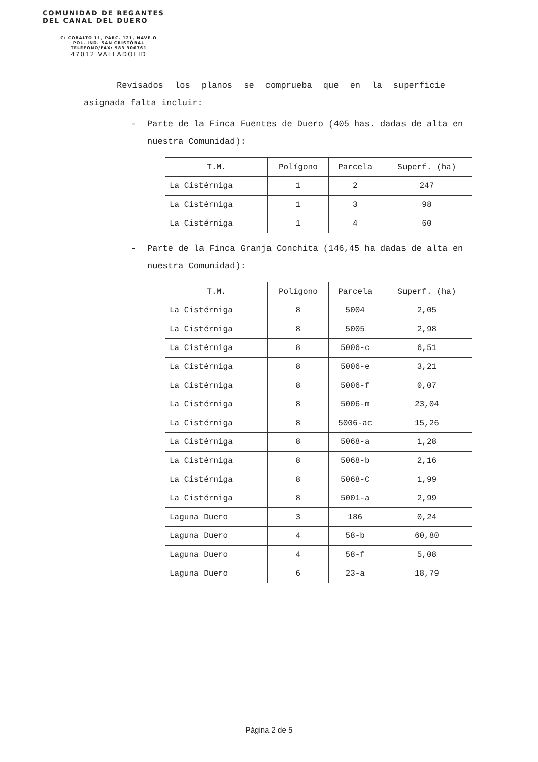COMUNIDAD DE REGANTES
DEL CANAL DEL DUERO
C/ COBALTO 11, PARC. 121, NAVE O
POL. IND. SAN CRISTÓBAL
TELÉFONO/FAX: 983 306761
47012 VALLADOLID
Revisados los planos se comprueba que en la superficie
asignada falta incluir:
- Parte de la Finca Fuentes de Duero (405 has. dadas de alta en nuestra Comunidad):
| T.M. | Polígono | Parcela | Superf. (ha) |
| --- | --- | --- | --- |
| La Cistérniga | 1 | 2 | 247 |
| La Cistérniga | 1 | 3 | 98 |
| La Cistérniga | 1 | 4 | 60 |
- Parte de la Finca Granja Conchita (146,45 ha dadas de alta en nuestra Comunidad):
| T.M. | Polígono | Parcela | Superf. (ha) |
| --- | --- | --- | --- |
| La Cistérniga | 8 | 5004 | 2,05 |
| La Cistérniga | 8 | 5005 | 2,98 |
| La Cistérniga | 8 | 5006-c | 6,51 |
| La Cistérniga | 8 | 5006-e | 3,21 |
| La Cistérniga | 8 | 5006-f | 0,07 |
| La Cistérniga | 8 | 5006-m | 23,04 |
| La Cistérniga | 8 | 5006-ac | 15,26 |
| La Cistérniga | 8 | 5068-a | 1,28 |
| La Cistérniga | 8 | 5068-b | 2,16 |
| La Cistérniga | 8 | 5068-C | 1,99 |
| La Cistérniga | 8 | 5001-a | 2,99 |
| Laguna Duero | 3 | 186 | 0,24 |
| Laguna Duero | 4 | 58-b | 60,80 |
| Laguna Duero | 4 | 58-f | 5,08 |
| Laguna Duero | 6 | 23-a | 18,79 |
Página 2 de 5